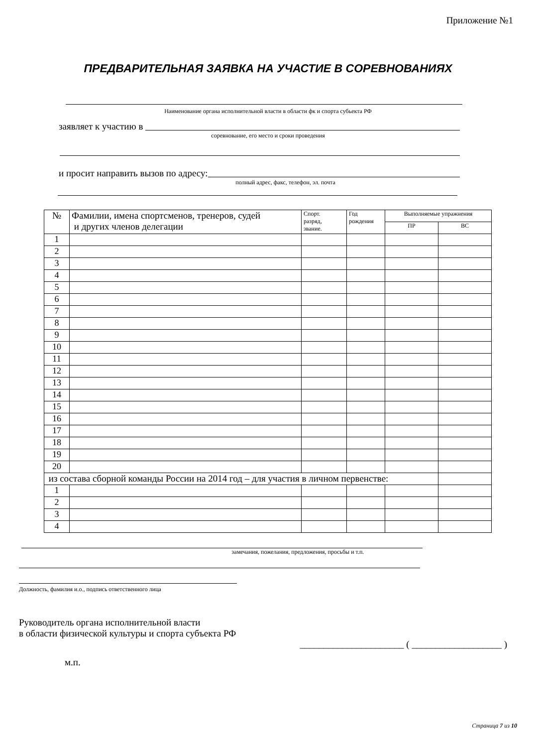Приложение №1
ПРЕДВАРИТЕЛЬНАЯ ЗАЯВКА НА УЧАСТИЕ В СОРЕВНОВАНИЯХ
Наименование органа исполнительной власти в области фк и спорта субьекта РФ
заявляет к участию в
соревнование, его место и сроки проведения
и просит направить вызов по адресу:
полный адрес, факс, телефон, эл. почта
| № | Фамилии, имена спортсменов, тренеров, судей и других членов делегации | Спорт. разряд, звание. | Год рождения | Выполняемые упражнения | |
| --- | --- | --- | --- | --- | --- |
| | | | | ПР | ВС |
| 1 | | | | | |
| 2 | | | | | |
| 3 | | | | | |
| 4 | | | | | |
| 5 | | | | | |
| 6 | | | | | |
| 7 | | | | | |
| 8 | | | | | |
| 9 | | | | | |
| 10 | | | | | |
| 11 | | | | | |
| 12 | | | | | |
| 13 | | | | | |
| 14 | | | | | |
| 15 | | | | | |
| 16 | | | | | |
| 17 | | | | | |
| 18 | | | | | |
| 19 | | | | | |
| 20 | | | | | |
| из состава сборной команды России на 2014 год – для участия в личном первенстве: | | | | | |
| 1 | | | | | |
| 2 | | | | | |
| 3 | | | | | |
| 4 | | | | | |
замечания, пожелания, предложения, просьбы и т.п.
Должность, фамилия и.о., подпись ответственного лица
Руководитель органа исполнительной власти
в области физической культуры и спорта субъекта РФ
______________________ ( ___________________ )
м.п.
Страница 7 из 10